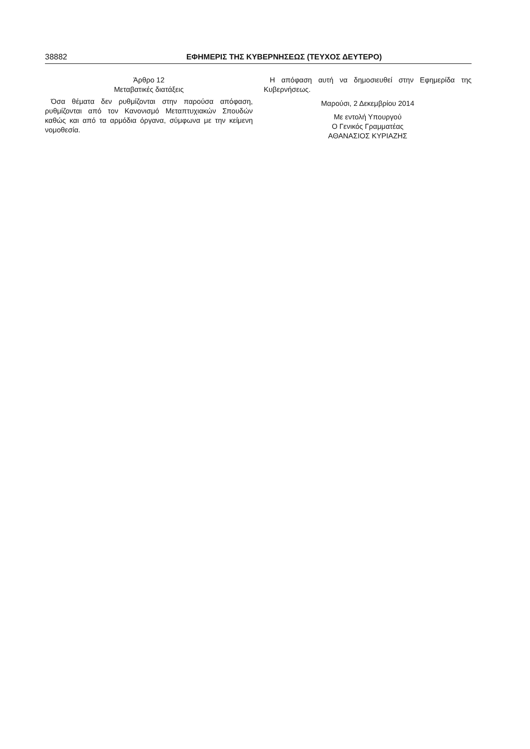38882 ΕΦΗΜΕΡΙΣ ΤΗΣ ΚΥΒΕΡΝΗΣΕΩΣ (ΤΕΥΧΟΣ ΔΕΥΤΕΡΟ)
Άρθρο 12
Μεταβατικές διατάξεις
Όσα θέματα δεν ρυθμίζονται στην παρούσα απόφαση, ρυθμίζονται από τον Κανονισμό Μεταπτυχιακών Σπουδών καθώς και από τα αρμόδια όργανα, σύμφωνα με την κείμενη νομοθεσία.
Η απόφαση αυτή να δημοσιευθεί στην Εφημερίδα της Κυβερνήσεως.
Μαρούσι, 2 Δεκεμβρίου 2014
Με εντολή Υπουργού
Ο Γενικός Γραμματέας
ΑΘΑΝΑΣΙΟΣ ΚΥΡΙΑΖΗΣ